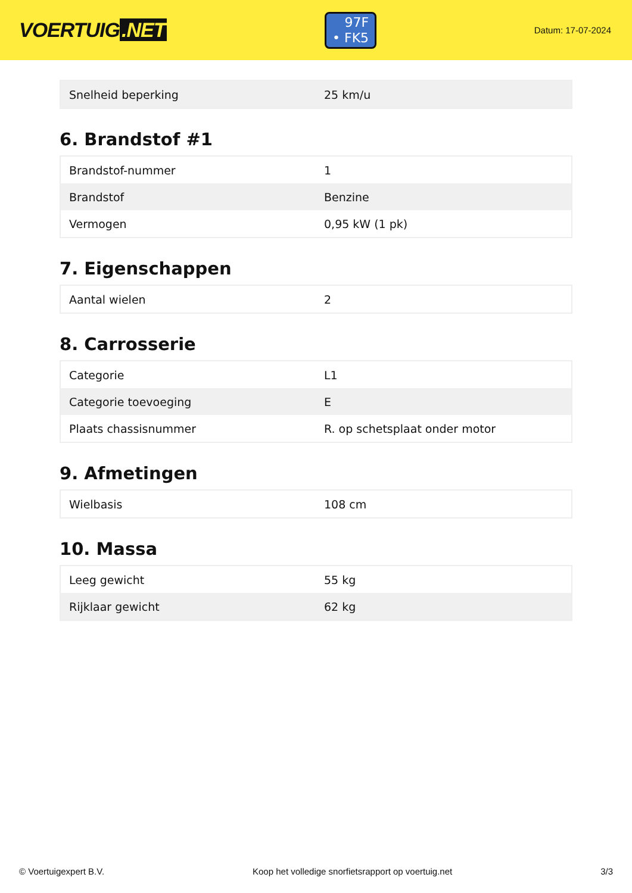VOERTUIG.NET
97F
• FK5
Datum: 17-07-2024
| Snelheid beperking | 25 km/u |
6. Brandstof #1
| Brandstof-nummer | 1 |
| Brandstof | Benzine |
| Vermogen | 0,95 kW (1 pk) |
7. Eigenschappen
| Aantal wielen | 2 |
8. Carrosserie
| Categorie | L1 |
| Categorie toevoeging | E |
| Plaats chassisnummer | R. op schetsplaat onder motor |
9. Afmetingen
| Wielbasis | 108 cm |
10. Massa
| Leeg gewicht | 55 kg |
| Rijklaar gewicht | 62 kg |
© Voertuigexpert B.V. Koop het volledige snorfietsrapport op voertuig.net 3/3